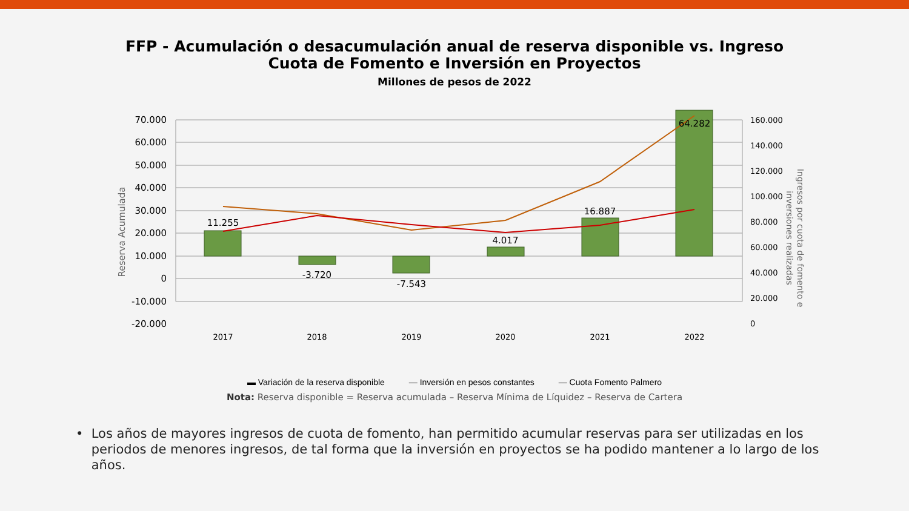FFP - Acumulación o desacumulación anual de reserva disponible vs. Ingreso
Cuota de Fomento e Inversión en Proyectos
Millones de pesos de 2022
70.000
60.000
50.000
40.000
30.000
20.000
10.000
0
-10.000
-20.000
160.000
140.000
120.000
100.000
80.000
60.000
40.000
20.000
0
11.255
-3.720
-7.543
4.017
16.887
64.282
2017
2018
2019
2020
2021
2022
Reserva Acumulada
Ingresos por cuota de fomento e
inversiones realizadas
▬ Variación de la reserva disponible — Inversión en pesos constantes — Cuota Fomento Palmero
Nota: Reserva disponible = Reserva acumulada – Reserva Mínima de Líquidez – Reserva de Cartera
• Los años de mayores ingresos de cuota de fomento, han permitido acumular reservas para ser utilizadas en los periodos de menores ingresos, de tal forma que la inversión en proyectos se ha podido mantener a lo largo de los años.